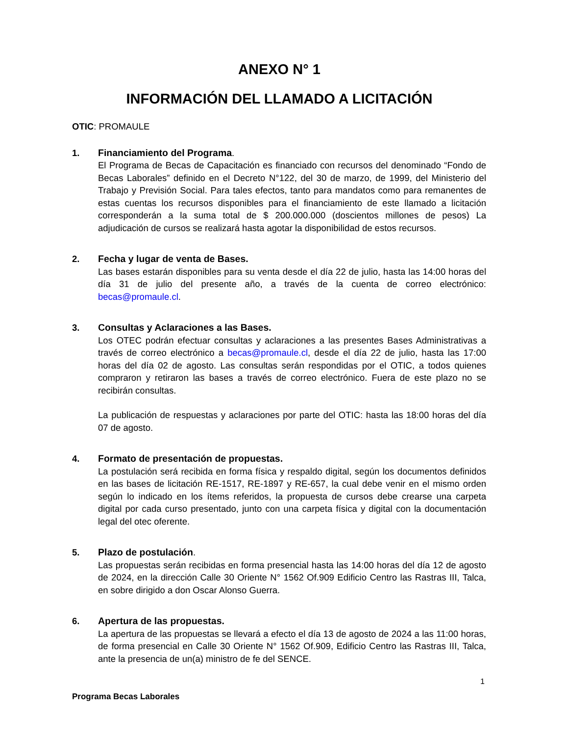ANEXO N° 1
INFORMACIÓN DEL LLAMADO A LICITACIÓN
OTIC: PROMAULE
1. Financiamiento del Programa.
El Programa de Becas de Capacitación es financiado con recursos del denominado “Fondo de Becas Laborales” definido en el Decreto N°122, del 30 de marzo, de 1999, del Ministerio del Trabajo y Previsión Social. Para tales efectos, tanto para mandatos como para remanentes de estas cuentas los recursos disponibles para el financiamiento de este llamado a licitación corresponderán a la suma total de $ 200.000.000 (doscientos millones de pesos) La adjudicación de cursos se realizará hasta agotar la disponibilidad de estos recursos.
2. Fecha y lugar de venta de Bases.
Las bases estarán disponibles para su venta desde el día 22 de julio, hasta las 14:00 horas del día 31 de julio del presente año, a través de la cuenta de correo electrónico: becas@promaule.cl.
3. Consultas y Aclaraciones a las Bases.
Los OTEC podrán efectuar consultas y aclaraciones a las presentes Bases Administrativas a través de correo electrónico a becas@promaule.cl, desde el día 22 de julio, hasta las 17:00 horas del día 02 de agosto. Las consultas serán respondidas por el OTIC, a todos quienes compraron y retiraron las bases a través de correo electrónico. Fuera de este plazo no se recibirán consultas.
La publicación de respuestas y aclaraciones por parte del OTIC: hasta las 18:00 horas del día 07 de agosto.
4. Formato de presentación de propuestas.
La postulación será recibida en forma física y respaldo digital, según los documentos definidos en las bases de licitación RE-1517, RE-1897 y RE-657, la cual debe venir en el mismo orden según lo indicado en los ítems referidos, la propuesta de cursos debe crearse una carpeta digital por cada curso presentado, junto con una carpeta física y digital con la documentación legal del otec oferente.
5. Plazo de postulación.
Las propuestas serán recibidas en forma presencial hasta las 14:00 horas del día 12 de agosto de 2024, en la dirección Calle 30 Oriente N° 1562 Of.909 Edificio Centro las Rastras III, Talca, en sobre dirigido a don Oscar Alonso Guerra.
6. Apertura de las propuestas.
La apertura de las propuestas se llevará a efecto el día 13 de agosto de 2024 a las 11:00 horas, de forma presencial en Calle 30 Oriente N° 1562 Of.909, Edificio Centro las Rastras III, Talca, ante la presencia de un(a) ministro de fe del SENCE.
1
Programa Becas Laborales